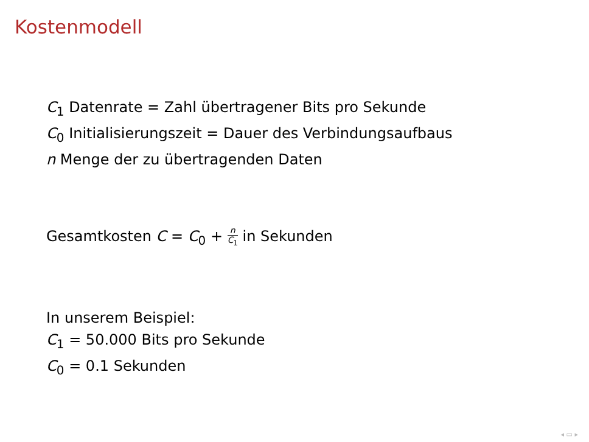Kostenmodell
C<sub>1</sub> Datenrate = Zahl übertragener Bits pro Sekunde
C<sub>0</sub> Initialisierungszeit = Dauer des Verbindungsaufbaus
n Menge der zu übertragenden Daten
Gesamtkosten C = C<sub>0</sub> + n C<sub>1</sub> in Sekunden
In unserem Beispiel:
C<sub>1</sub> = 50.000 Bits pro Sekunde
C<sub>0</sub> = 0.1 Sekunden
◂ ▭ ▸